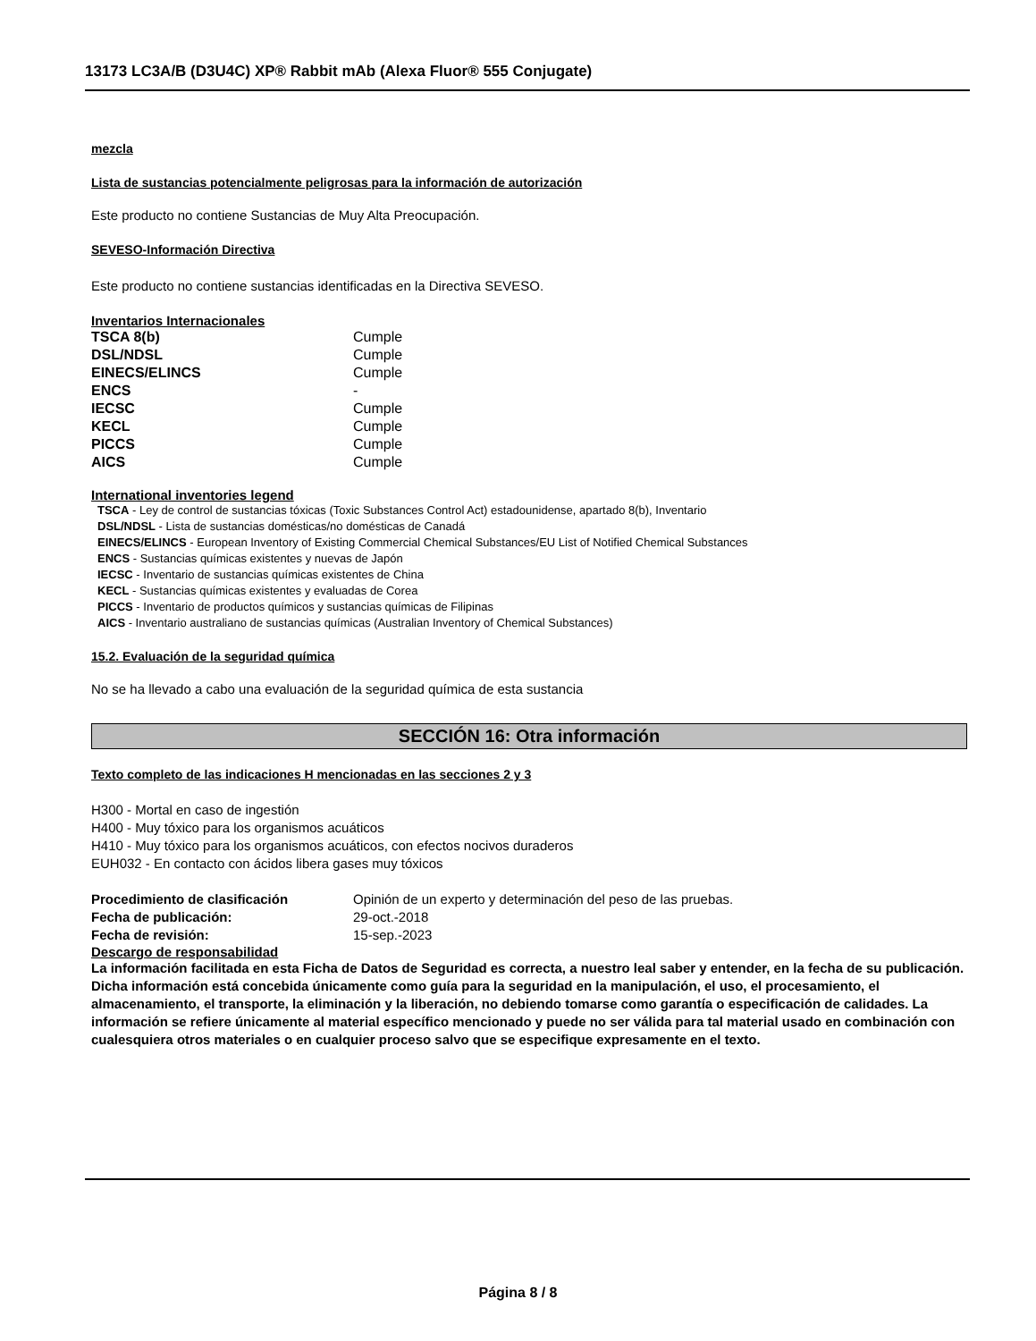13173 LC3A/B (D3U4C) XP® Rabbit mAb (Alexa Fluor® 555 Conjugate)
mezcla
Lista de sustancias potencialmente peligrosas para la información de autorización
Este producto no contiene Sustancias de Muy Alta Preocupación.
SEVESO-Información Directiva
Este producto no contiene sustancias identificadas en la Directiva SEVESO.
Inventarios Internacionales
| TSCA 8(b) | Cumple |
| DSL/NDSL | Cumple |
| EINECS/ELINCS | Cumple |
| ENCS | - |
| IECSC | Cumple |
| KECL | Cumple |
| PICCS | Cumple |
| AICS | Cumple |
International inventories legend
TSCA - Ley de control de sustancias tóxicas (Toxic Substances Control Act) estadounidense, apartado 8(b), Inventario
DSL/NDSL - Lista de sustancias domésticas/no domésticas de Canadá
EINECS/ELINCS - European Inventory of Existing Commercial Chemical Substances/EU List of Notified Chemical Substances
ENCS - Sustancias químicas existentes y nuevas de Japón
IECSC - Inventario de sustancias químicas existentes de China
KECL - Sustancias químicas existentes y evaluadas de Corea
PICCS - Inventario de productos químicos y sustancias químicas de Filipinas
AICS - Inventario australiano de sustancias químicas (Australian Inventory of Chemical Substances)
15.2. Evaluación de la seguridad química
No se ha llevado a cabo una evaluación de la seguridad química de esta sustancia
SECCIÓN 16: Otra información
Texto completo de las indicaciones H mencionadas en las secciones 2 y 3
H300 - Mortal en caso de ingestión
H400 - Muy tóxico para los organismos acuáticos
H410 - Muy tóxico para los organismos acuáticos, con efectos nocivos duraderos
EUH032 - En contacto con ácidos libera gases muy tóxicos
| Procedimiento de clasificación | Opinión de un experto y determinación del peso de las pruebas. |
| Fecha de publicación: | 29-oct.-2018 |
| Fecha de revisión: | 15-sep.-2023 |
Descargo de responsabilidad
La información facilitada en esta Ficha de Datos de Seguridad es correcta, a nuestro leal saber y entender, en la fecha de su publicación. Dicha información está concebida únicamente como guía para la seguridad en la manipulación, el uso, el procesamiento, el almacenamiento, el transporte, la eliminación y la liberación, no debiendo tomarse como garantía o especificación de calidades. La información se refiere únicamente al material específico mencionado y puede no ser válida para tal material usado en combinación con cualesquiera otros materiales o en cualquier proceso salvo que se especifique expresamente en el texto.
Página 8 / 8